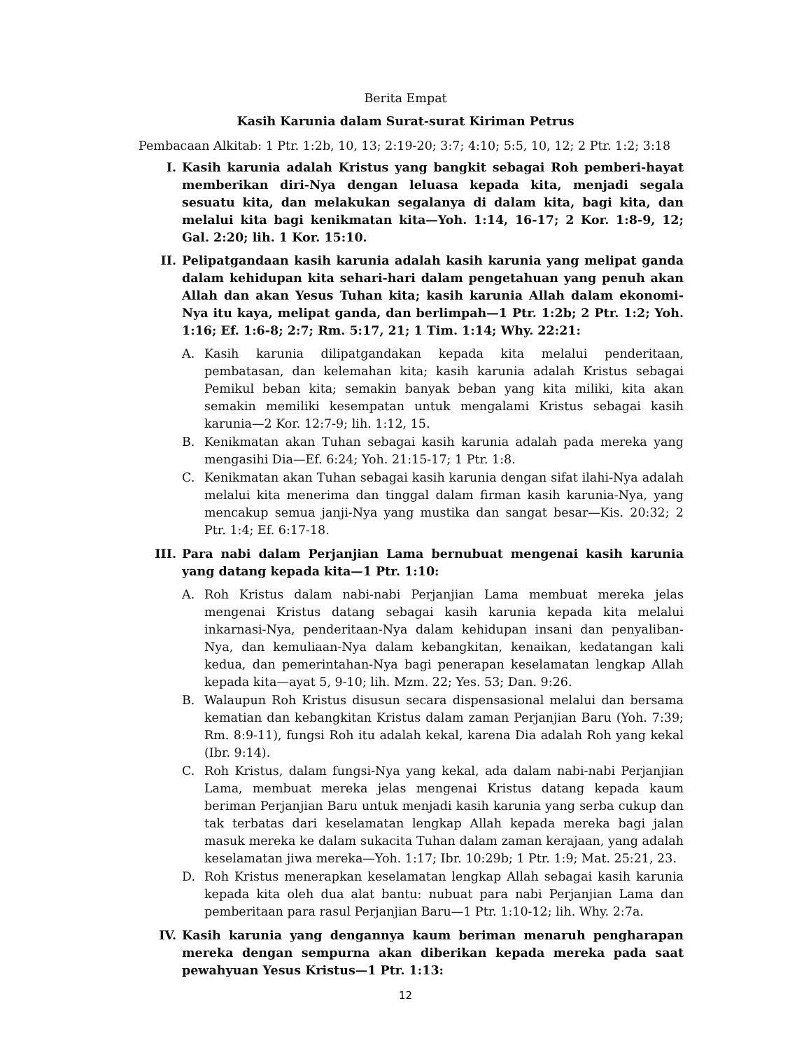Berita Empat
Kasih Karunia dalam Surat-surat Kiriman Petrus
Pembacaan Alkitab: 1 Ptr. 1:2b, 10, 13; 2:19-20; 3:7; 4:10; 5:5, 10, 12; 2 Ptr. 1:2; 3:18
I. Kasih karunia adalah Kristus yang bangkit sebagai Roh pemberi-hayat memberikan diri-Nya dengan leluasa kepada kita, menjadi segala sesuatu kita, dan melakukan segalanya di dalam kita, bagi kita, dan melalui kita bagi kenikmatan kita—Yoh. 1:14, 16-17; 2 Kor. 1:8-9, 12; Gal. 2:20; lih. 1 Kor. 15:10.
II. Pelipatgandaan kasih karunia adalah kasih karunia yang melipat ganda dalam kehidupan kita sehari-hari dalam pengetahuan yang penuh akan Allah dan akan Yesus Tuhan kita; kasih karunia Allah dalam ekonomi-Nya itu kaya, melipat ganda, dan berlimpah—1 Ptr. 1:2b; 2 Ptr. 1:2; Yoh. 1:16; Ef. 1:6-8; 2:7; Rm. 5:17, 21; 1 Tim. 1:14; Why. 22:21:
A. Kasih karunia dilipatgandakan kepada kita melalui penderitaan, pembatasan, dan kelemahan kita; kasih karunia adalah Kristus sebagai Pemikul beban kita; semakin banyak beban yang kita miliki, kita akan semakin memiliki kesempatan untuk mengalami Kristus sebagai kasih karunia—2 Kor. 12:7-9; lih. 1:12, 15.
B. Kenikmatan akan Tuhan sebagai kasih karunia adalah pada mereka yang mengasihi Dia—Ef. 6:24; Yoh. 21:15-17; 1 Ptr. 1:8.
C. Kenikmatan akan Tuhan sebagai kasih karunia dengan sifat ilahi-Nya adalah melalui kita menerima dan tinggal dalam firman kasih karunia-Nya, yang mencakup semua janji-Nya yang mustika dan sangat besar—Kis. 20:32; 2 Ptr. 1:4; Ef. 6:17-18.
III. Para nabi dalam Perjanjian Lama bernubuat mengenai kasih karunia yang datang kepada kita—1 Ptr. 1:10:
A. Roh Kristus dalam nabi-nabi Perjanjian Lama membuat mereka jelas mengenai Kristus datang sebagai kasih karunia kepada kita melalui inkarnasi-Nya, penderitaan-Nya dalam kehidupan insani dan penyaliban-Nya, dan kemuliaan-Nya dalam kebangkitan, kenaikan, kedatangan kali kedua, dan pemerintahan-Nya bagi penerapan keselamatan lengkap Allah kepada kita—ayat 5, 9-10; lih. Mzm. 22; Yes. 53; Dan. 9:26.
B. Walaupun Roh Kristus disusun secara dispensasional melalui dan bersama kematian dan kebangkitan Kristus dalam zaman Perjanjian Baru (Yoh. 7:39; Rm. 8:9-11), fungsi Roh itu adalah kekal, karena Dia adalah Roh yang kekal (Ibr. 9:14).
C. Roh Kristus, dalam fungsi-Nya yang kekal, ada dalam nabi-nabi Perjanjian Lama, membuat mereka jelas mengenai Kristus datang kepada kaum beriman Perjanjian Baru untuk menjadi kasih karunia yang serba cukup dan tak terbatas dari keselamatan lengkap Allah kepada mereka bagi jalan masuk mereka ke dalam sukacita Tuhan dalam zaman kerajaan, yang adalah keselamatan jiwa mereka—Yoh. 1:17; Ibr. 10:29b; 1 Ptr. 1:9; Mat. 25:21, 23.
D. Roh Kristus menerapkan keselamatan lengkap Allah sebagai kasih karunia kepada kita oleh dua alat bantu: nubuat para nabi Perjanjian Lama dan pemberitaan para rasul Perjanjian Baru—1 Ptr. 1:10-12; lih. Why. 2:7a.
IV. Kasih karunia yang dengannya kaum beriman menaruh pengharapan mereka dengan sempurna akan diberikan kepada mereka pada saat pewahyuan Yesus Kristus—1 Ptr. 1:13:
12